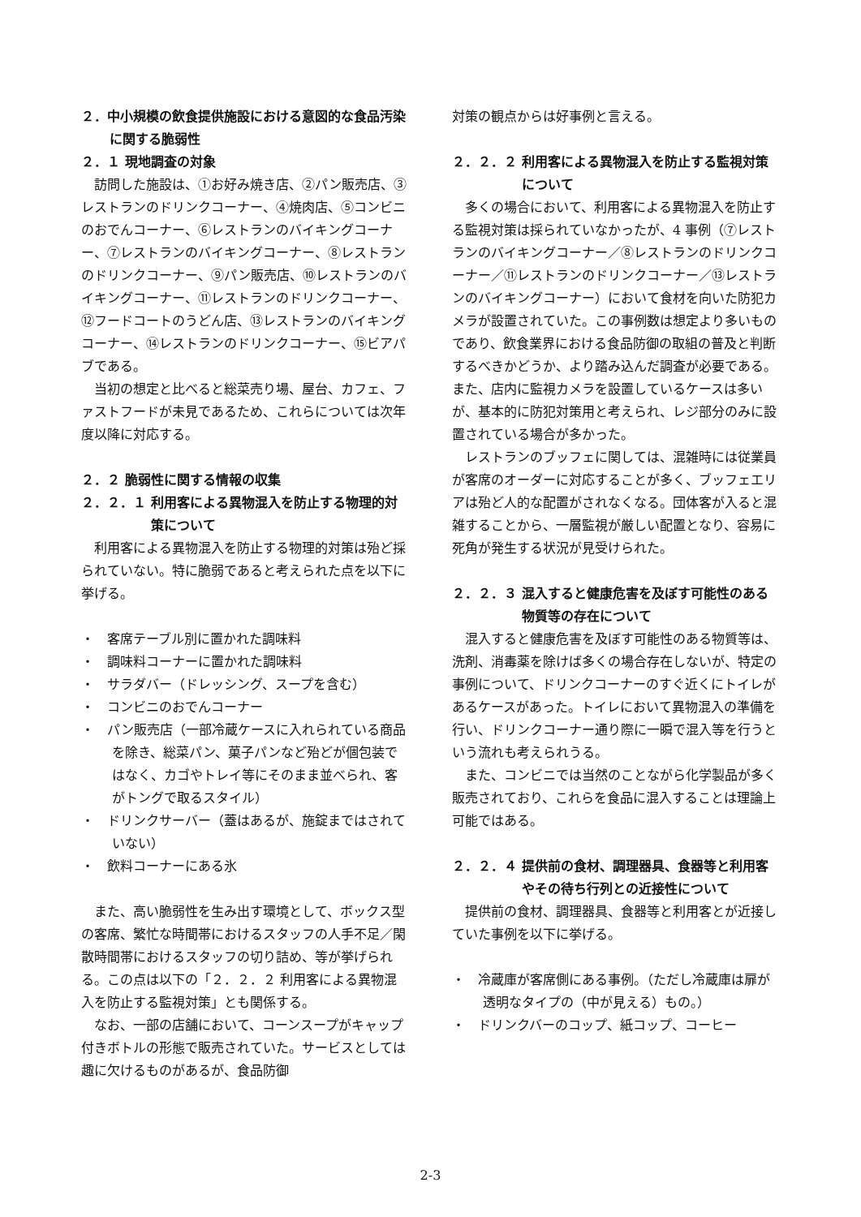２．中小規模の飲食提供施設における意図的な食品汚染に関する脆弱性
２．１ 現地調査の対象
訪問した施設は、①お好み焼き店、②パン販売店、③レストランのドリンクコーナー、④焼肉店、⑤コンビニのおでんコーナー、⑥レストランのバイキングコーナー、⑦レストランのバイキングコーナー、⑧レストランのドリンクコーナー、⑨パン販売店、⑩レストランのバイキングコーナー、⑪レストランのドリンクコーナー、⑫フードコートのうどん店、⑬レストランのバイキングコーナー、⑭レストランのドリンクコーナー、⑮ビアパブである。
当初の想定と比べると総菜売り場、屋台、カフェ、ファストフードが未見であるため、これらについては次年度以降に対応する。
２．２ 脆弱性に関する情報の収集
２．２．１ 利用客による異物混入を防止する物理的対策について
利用客による異物混入を防止する物理的対策は殆ど採られていない。特に脆弱であると考えられた点を以下に挙げる。
・　客席テーブル別に置かれた調味料
・　調味料コーナーに置かれた調味料
・　サラダバー（ドレッシング、スープを含む）
・　コンビニのおでんコーナー
・　パン販売店（一部冷蔵ケースに入れられている商品を除き、総菜パン、菓子パンなど殆どが個包装ではなく、カゴやトレイ等にそのまま並べられ、客がトングで取るスタイル）
・　ドリンクサーバー（蓋はあるが、施錠まではされていない）
・　飲料コーナーにある氷
また、高い脆弱性を生み出す環境として、ボックス型の客席、繁忙な時間帯におけるスタッフの人手不足／閑散時間帯におけるスタッフの切り詰め、等が挙げられる。この点は以下の「２．２．２ 利用客による異物混入を防止する監視対策」とも関係する。
なお、一部の店舗において、コーンスープがキャップ付きボトルの形態で販売されていた。サービスとしては趣に欠けるものがあるが、食品防御
対策の観点からは好事例と言える。
２．２．２ 利用客による異物混入を防止する監視対策について
多くの場合において、利用客による異物混入を防止する監視対策は採られていなかったが、4 事例（⑦レストランのバイキングコーナー／⑧レストランのドリンクコーナー／⑪レストランのドリンクコーナー／⑬レストランのバイキングコーナー）において食材を向いた防犯カメラが設置されていた。この事例数は想定より多いものであり、飲食業界における食品防御の取組の普及と判断するべきかどうか、より踏み込んだ調査が必要である。また、店内に監視カメラを設置しているケースは多いが、基本的に防犯対策用と考えられ、レジ部分のみに設置されている場合が多かった。
レストランのブッフェに関しては、混雑時には従業員が客席のオーダーに対応することが多く、ブッフェエリアは殆ど人的な配置がされなくなる。団体客が入ると混雑することから、一層監視が厳しい配置となり、容易に死角が発生する状況が見受けられた。
２．２．３ 混入すると健康危害を及ぼす可能性のある物質等の存在について
混入すると健康危害を及ぼす可能性のある物質等は、洗剤、消毒薬を除けば多くの場合存在しないが、特定の事例について、ドリンクコーナーのすぐ近くにトイレがあるケースがあった。トイレにおいて異物混入の準備を行い、ドリンクコーナー通り際に一瞬で混入等を行うという流れも考えられうる。
また、コンビニでは当然のことながら化学製品が多く販売されており、これらを食品に混入することは理論上可能ではある。
２．２．４ 提供前の食材、調理器具、食器等と利用客やその待ち行列との近接性について
提供前の食材、調理器具、食器等と利用客とが近接していた事例を以下に挙げる。
・　冷蔵庫が客席側にある事例。（ただし冷蔵庫は扉が透明なタイプの（中が見える）もの。）
・　ドリンクバーのコップ、紙コップ、コーヒー
2-3